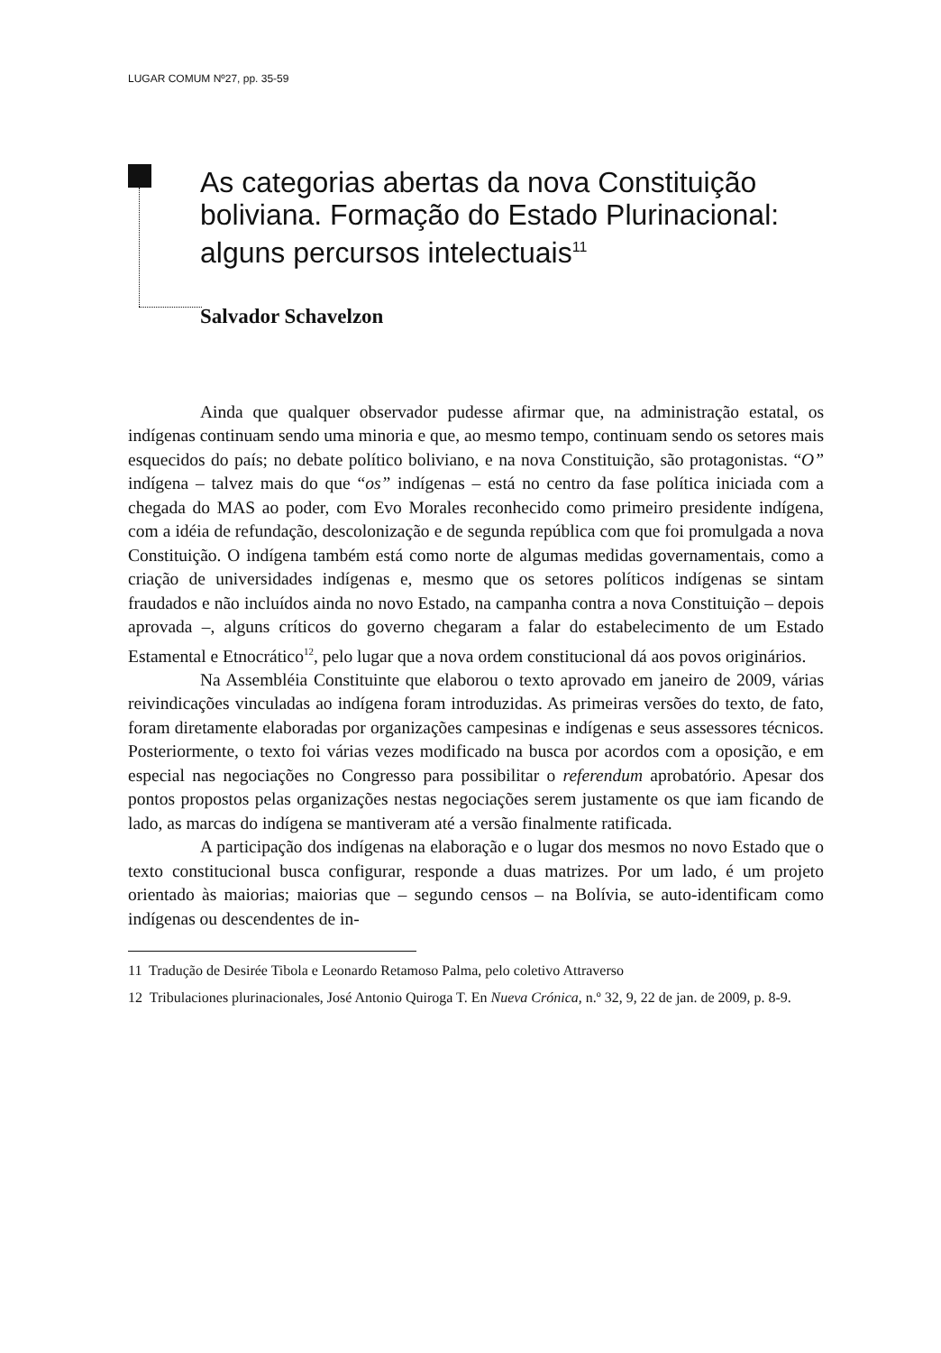LUGAR COMUM Nº27, pp. 35-59
As categorias abertas da nova Constituição boliviana. Formação do Estado Plurinacional: alguns percursos intelectuais<sup>11</sup>
Salvador Schavelzon
Ainda que qualquer observador pudesse afirmar que, na administração estatal, os indígenas continuam sendo uma minoria e que, ao mesmo tempo, continuam sendo os setores mais esquecidos do país; no debate político boliviano, e na nova Constituição, são protagonistas. “O” indígena – talvez mais do que “os” indígenas – está no centro da fase política iniciada com a chegada do MAS ao poder, com Evo Morales reconhecido como primeiro presidente indígena, com a idéia de refundação, descolonização e de segunda república com que foi promulgada a nova Constituição. O indígena também está como norte de algumas medidas governamentais, como a criação de universidades indígenas e, mesmo que os setores políticos indígenas se sintam fraudados e não incluídos ainda no novo Estado, na campanha contra a nova Constituição – depois aprovada –, alguns críticos do governo chegaram a falar do estabelecimento de um Estado Estamental e Etnocrático<sup>12</sup>, pelo lugar que a nova ordem constitucional dá aos povos originários.
Na Assembléia Constituinte que elaborou o texto aprovado em janeiro de 2009, várias reivindicações vinculadas ao indígena foram introduzidas. As primeiras versões do texto, de fato, foram diretamente elaboradas por organizações campesinas e indígenas e seus assessores técnicos. Posteriormente, o texto foi várias vezes modificado na busca por acordos com a oposição, e em especial nas negociações no Congresso para possibilitar o referendum aprobatório. Apesar dos pontos propostos pelas organizações nestas negociações serem justamente os que iam ficando de lado, as marcas do indígena se mantiveram até a versão finalmente ratificada.
A participação dos indígenas na elaboração e o lugar dos mesmos no novo Estado que o texto constitucional busca configurar, responde a duas matrizes. Por um lado, é um projeto orientado às maiorias; maiorias que – segundo censos – na Bolívia, se auto-identificam como indígenas ou descendentes de in-
11 Tradução de Desirée Tibola e Leonardo Retamoso Palma, pelo coletivo Attraverso
12 Tribulaciones plurinacionales, José Antonio Quiroga T. En Nueva Crónica, n.º 32, 9, 22 de jan. de 2009, p. 8-9.